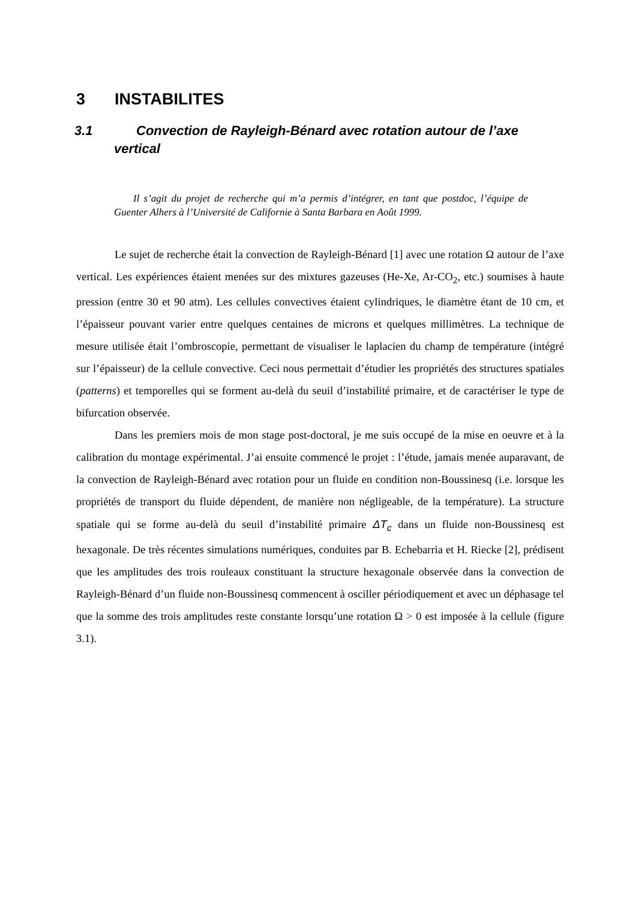3 INSTABILITES
3.1 Convection de Rayleigh-Bénard avec rotation autour de l’axe vertical
Il s’agit du projet de recherche qui m’a permis d’intégrer, en tant que postdoc, l’équipe de Guenter Alhers à l’Université de Californie à Santa Barbara en Août 1999.
Le sujet de recherche était la convection de Rayleigh-Bénard [1] avec une rotation Ω autour de l’axe vertical. Les expériences étaient menées sur des mixtures gazeuses (He-Xe, Ar-CO<sub>2</sub>, etc.) soumises à haute pression (entre 30 et 90 atm). Les cellules convectives étaient cylindriques, le diamètre étant de 10 cm, et l’épaisseur pouvant varier entre quelques centaines de microns et quelques millimètres. La technique de mesure utilisée était l’ombroscopie, permettant de visualiser le laplacien du champ de température (intégré sur l’épaisseur) de la cellule convective. Ceci nous permettait d’étudier les propriétés des structures spatiales (patterns) et temporelles qui se forment au-delà du seuil d’instabilité primaire, et de caractériser le type de bifurcation observée.
Dans les premiers mois de mon stage post-doctoral, je me suis occupé de la mise en oeuvre et à la calibration du montage expérimental. J’ai ensuite commencé le projet : l’étude, jamais menée auparavant, de la convection de Rayleigh-Bénard avec rotation pour un fluide en condition non-Boussinesq (i.e. lorsque les propriétés de transport du fluide dépendent, de manière non négligeable, de la température). La structure spatiale qui se forme au-delà du seuil d’instabilité primaire ΔT<sub>c</sub> dans un fluide non-Boussinesq est hexagonale. De très récentes simulations numériques, conduites par B. Echebarria et H. Riecke [2], prédisent que les amplitudes des trois rouleaux constituant la structure hexagonale observée dans la convection de Rayleigh-Bénard d’un fluide non-Boussinesq commencent à osciller périodiquement et avec un déphasage tel que la somme des trois amplitudes reste constante lorsqu’une rotation Ω > 0 est imposée à la cellule (figure 3.1).